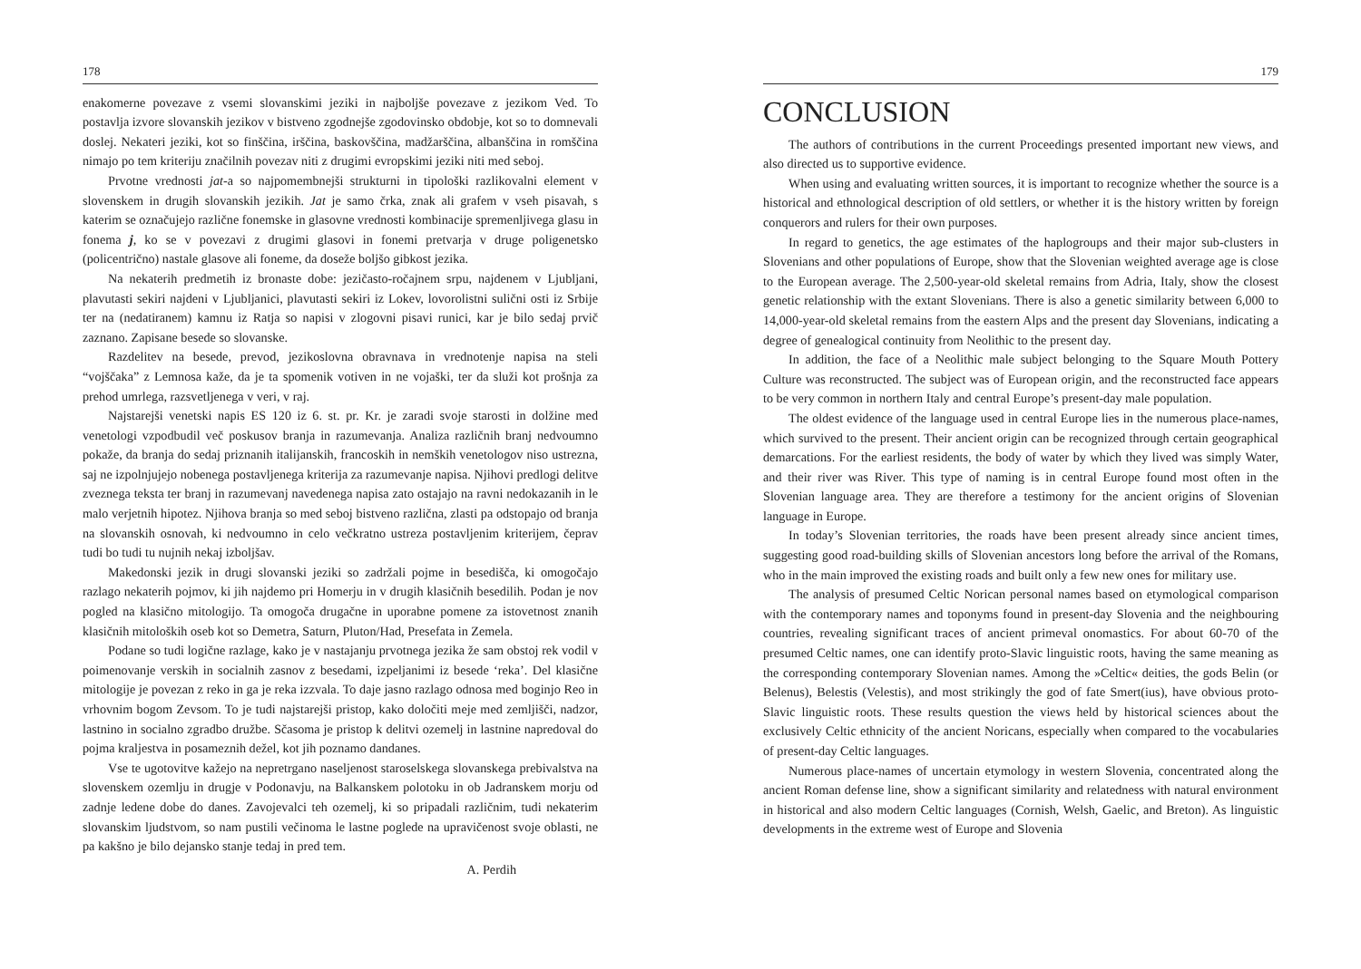178
enakomerne povezave z vsemi slovanskimi jeziki in najboljše povezave z jezikom Ved. To postavlja izvore slovanskih jezikov v bistveno zgodnejše zgodovinsko obdobje, kot so to domnevali doslej. Nekateri jeziki, kot so finščina, irščina, baskovščina, madžarščina, albanščina in romščina nimajo po tem kriteriju značilnih povezav niti z drugimi evropskimi jeziki niti med seboj.
Prvotne vrednosti jat-a so najpomembnejši strukturni in tipološki razlikovalni element v slovenskem in drugih slovanskih jezikih. Jat je samo črka, znak ali grafem v vseh pisavah, s katerim se označujejo različne fonemske in glasovne vrednosti kombinacije spremenljivega glasu in fonema j, ko se v povezavi z drugimi glasovi in fonemi pretvarja v druge poligenetsko (policentrično) nastale glasove ali foneme, da doseže boljšo gibkost jezika.
Na nekaterih predmetih iz bronaste dobe: jezičasto-ročajnem srpu, najdenem v Ljubljani, plavutasti sekiri najdeni v Ljubljanici, plavutasti sekiri iz Lokev, lovorolistni sulični osti iz Srbije ter na (nedatiranem) kamnu iz Ratja so napisi v zlogovni pisavi runici, kar je bilo sedaj prvič zaznano. Zapisane besede so slovanske.
Razdelitev na besede, prevod, jezikoslovna obravnava in vrednotenje napisa na steli “vojščaka” z Lemnosa kaže, da je ta spomenik votiven in ne vojaški, ter da služi kot prošnja za prehod umrlega, razsvetljenega v veri, v raj.
Najstarejši venetski napis ES 120 iz 6. st. pr. Kr. je zaradi svoje starosti in dolžine med venetologi vzpodbudil več poskusov branja in razumevanja. Analiza različnih branj nedvoumno pokaže, da branja do sedaj priznanih italijanskih, francoskih in nemških venetologov niso ustrezna, saj ne izpolnjujejo nobenega postavljenega kriterija za razumevanje napisa. Njihovi predlogi delitve zveznega teksta ter branj in razumevanj navedenega napisa zato ostajajo na ravni nedokazanih in le malo verjetnih hipotez. Njihova branja so med seboj bistveno različna, zlasti pa odstopajo od branja na slovanskih osnovah, ki nedvoumno in celo večkratno ustreza postavljenim kriterijem, čeprav tudi bo tudi tu nujnih nekaj izboljšav.
Makedonski jezik in drugi slovanski jeziki so zadržali pojme in besedišča, ki omogočajo razlago nekaterih pojmov, ki jih najdemo pri Homerju in v drugih klasičnih besedilih. Podan je nov pogled na klasično mitologijo. Ta omogoča drugačne in uporabne pomene za istovetnost znanih klasičnih mitoloških oseb kot so Demetra, Saturn, Pluton/Had, Presefata in Zemela.
Podane so tudi logične razlage, kako je v nastajanju prvotnega jezika že sam obstoj rek vodil v poimenovanje verskih in socialnih zasnov z besedami, izpeljanimi iz besede ‘reka’. Del klasične mitologije je povezan z reko in ga je reka izzvala. To daje jasno razlago odnosa med boginjo Reo in vrhovnim bogom Zevsom. To je tudi najstarejši pristop, kako določiti meje med zemljišči, nadzor, lastnino in socialno zgradbo družbe. Sčasoma je pristop k delitvi ozemelj in lastnine napredoval do pojma kraljestva in posameznih dežel, kot jih poznamo dandanes.
Vse te ugotovitve kažejo na nepretrgano naseljenost staroselskega slovanskega prebivalstva na slovenskem ozemlju in drugje v Podonavju, na Balkanskem polotoku in ob Jadranskem morju od zadnje ledene dobe do danes. Zavojevalci teh ozemelj, ki so pripadali različnim, tudi nekaterim slovanskim ljudstvom, so nam pustili večinoma le lastne poglede na upravičenost svoje oblasti, ne pa kakšno je bilo dejansko stanje tedaj in pred tem.
A. Perdih
179
CONCLUSION
The authors of contributions in the current Proceedings presented important new views, and also directed us to supportive evidence.
When using and evaluating written sources, it is important to recognize whether the source is a historical and ethnological description of old settlers, or whether it is the history written by foreign conquerors and rulers for their own purposes.
In regard to genetics, the age estimates of the haplogroups and their major sub-clusters in Slovenians and other populations of Europe, show that the Slovenian weighted average age is close to the European average. The 2,500-year-old skeletal remains from Adria, Italy, show the closest genetic relationship with the extant Slovenians. There is also a genetic similarity between 6,000 to 14,000-year-old skeletal remains from the eastern Alps and the present day Slovenians, indicating a degree of genealogical continuity from Neolithic to the present day.
In addition, the face of a Neolithic male subject belonging to the Square Mouth Pottery Culture was reconstructed. The subject was of European origin, and the reconstructed face appears to be very common in northern Italy and central Europe’s present-day male population.
The oldest evidence of the language used in central Europe lies in the numerous place-names, which survived to the present. Their ancient origin can be recognized through certain geographical demarcations. For the earliest residents, the body of water by which they lived was simply Water, and their river was River. This type of naming is in central Europe found most often in the Slovenian language area. They are therefore a testimony for the ancient origins of Slovenian language in Europe.
In today’s Slovenian territories, the roads have been present already since ancient times, suggesting good road-building skills of Slovenian ancestors long before the arrival of the Romans, who in the main improved the existing roads and built only a few new ones for military use.
The analysis of presumed Celtic Norican personal names based on etymological comparison with the contemporary names and toponyms found in present-day Slovenia and the neighbouring countries, revealing significant traces of ancient primeval onomastics. For about 60-70 of the presumed Celtic names, one can identify proto-Slavic linguistic roots, having the same meaning as the corresponding contemporary Slovenian names. Among the »Celtic« deities, the gods Belin (or Belenus), Belestis (Velestis), and most strikingly the god of fate Smert(ius), have obvious proto-Slavic linguistic roots. These results question the views held by historical sciences about the exclusively Celtic ethnicity of the ancient Noricans, especially when compared to the vocabularies of present-day Celtic languages.
Numerous place-names of uncertain etymology in western Slovenia, concentrated along the ancient Roman defense line, show a significant similarity and relatedness with natural environment in historical and also modern Celtic languages (Cornish, Welsh, Gaelic, and Breton). As linguistic developments in the extreme west of Europe and Slovenia